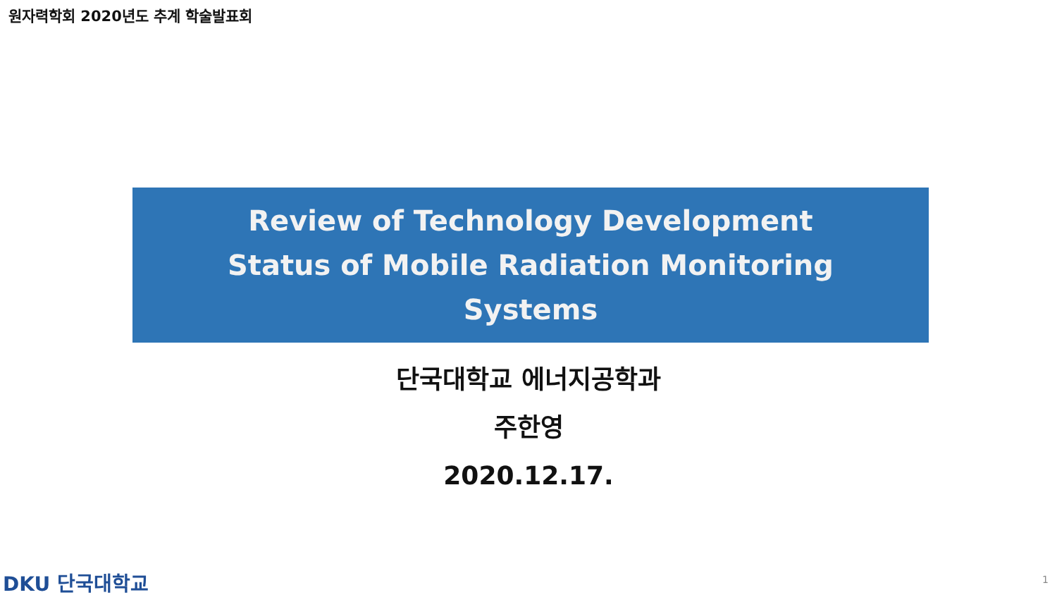원자력학회 2020년도 추계 학술발표회
Review of Technology Development
Status of Mobile Radiation Monitoring
Systems
단국대학교 에너지공학과
주한영
2020.12.17.
DKU 단국대학교 1